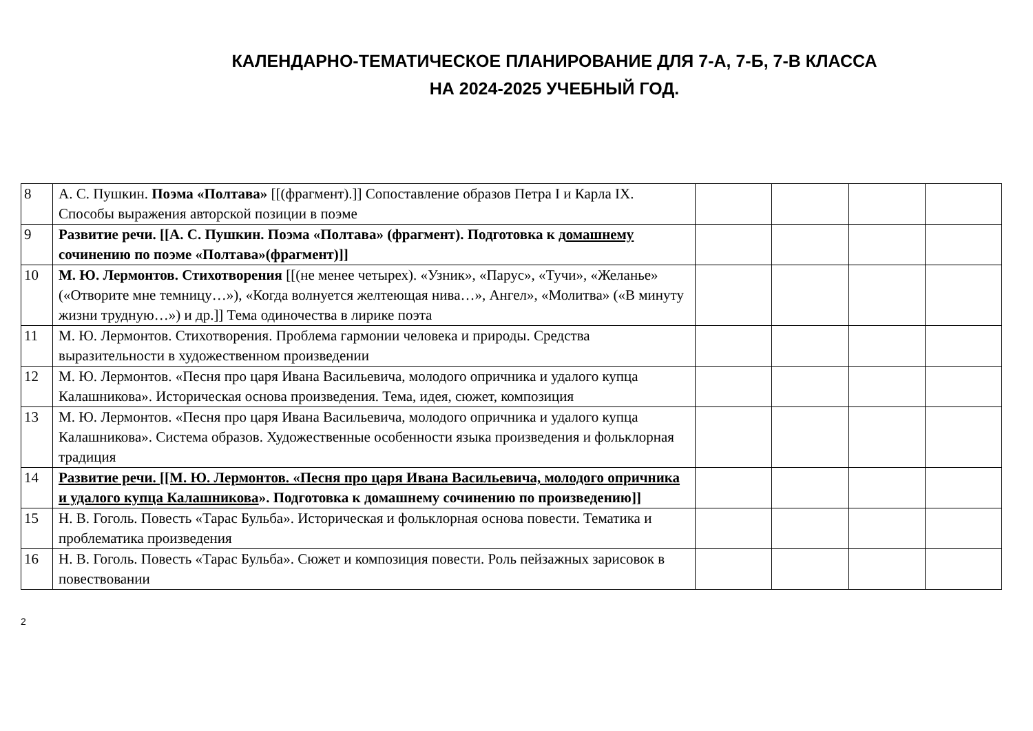КАЛЕНДАРНО-ТЕМАТИЧЕСКОЕ ПЛАНИРОВАНИЕ ДЛЯ 7-А, 7-Б, 7-В КЛАССА
НА 2024-2025 УЧЕБНЫЙ ГОД.
| 8 | А. С. Пушкин. Поэма «Полтава» [[(фрагмент).]] Сопоставление образов Петра I и Карла IX. Способы выражения авторской позиции в поэме | | | | |
| 9 | Развитие речи. [[А. С. Пушкин. Поэма «Полтава» (фрагмент). Подготовка к д омашнему сочинению по поэме «Полтава»(фрагмент)]] | | | | |
| 10 | М. Ю. Лермонтов. Стихотворения [[(не менее четырех). «Узник», «Парус», «Тучи», «Желанье» («Отворите мне темницу…»), «Когда волнуется желтеющая нива…», Ангел», «Молитва» («В минуту жизни трудную…») и др.]] Тема одиночества в лирике поэта | | | | |
| 11 | М. Ю. Лермонтов. Стихотворения. Проблема гармонии человека и природы. Средства выразительности в художественном произведении | | | | |
| 12 | М. Ю. Лермонтов. «Песня про царя Ивана Васильевича, молодого опричника и удалого купца Калашникова». Историческая основа произведения. Тема, идея, сюжет, композиция | | | | |
| 13 | М. Ю. Лермонтов. «Песня про царя Ивана Васильевича, молодого опричника и удалого купца Калашникова». Система образов. Художественные особенности языка произведения и фольклорная традиция | | | | |
| 14 | Развитие речи. [[М. Ю. Лермонтов. «Песня про царя Ивана Васильевича, молодого опричника и удалого купца Калашникова ». Подготовка к домашнему сочинению по произведению]] | | | | |
| 15 | Н. В. Гоголь. Повесть «Тарас Бульба». Историческая и фольклорная основа повести. Тематика и проблематика произведения | | | | |
| 16 | Н. В. Гоголь. Повесть «Тарас Бульба». Сюжет и композиция повести. Роль пейзажных зарисовок в повествовании | | | | |
2